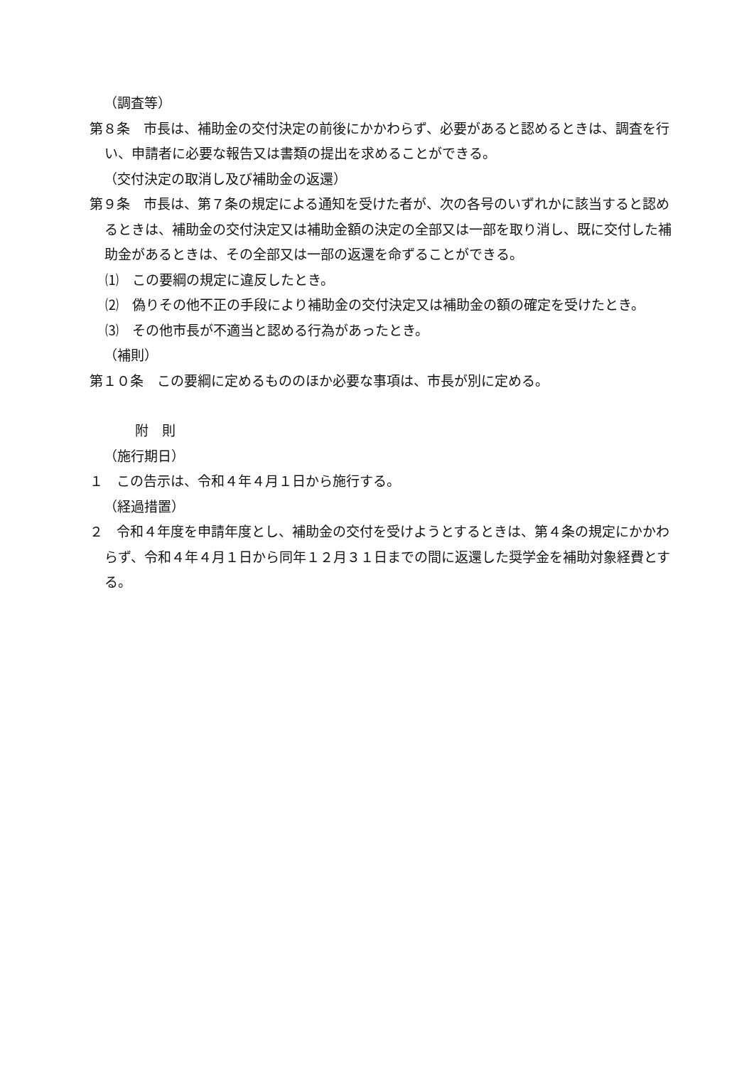（調査等）
第８条　市長は、補助金の交付決定の前後にかかわらず、必要があると認めるときは、調査を行い、申請者に必要な報告又は書類の提出を求めることができる。
（交付決定の取消し及び補助金の返還）
第９条　市長は、第７条の規定による通知を受けた者が、次の各号のいずれかに該当すると認めるときは、補助金の交付決定又は補助金額の決定の全部又は一部を取り消し、既に交付した補助金があるときは、その全部又は一部の返還を命ずることができる。
⑴　この要綱の規定に違反したとき。
⑵　偽りその他不正の手段により補助金の交付決定又は補助金の額の確定を受けたとき。
⑶　その他市長が不適当と認める行為があったとき。
（補則）
第１０条　この要綱に定めるもののほか必要な事項は、市長が別に定める。
附　則
（施行期日）
１　この告示は、令和４年４月１日から施行する。
（経過措置）
２　令和４年度を申請年度とし、補助金の交付を受けようとするときは、第４条の規定にかかわらず、令和４年４月１日から同年１２月３１日までの間に返還した奨学金を補助対象経費とする。